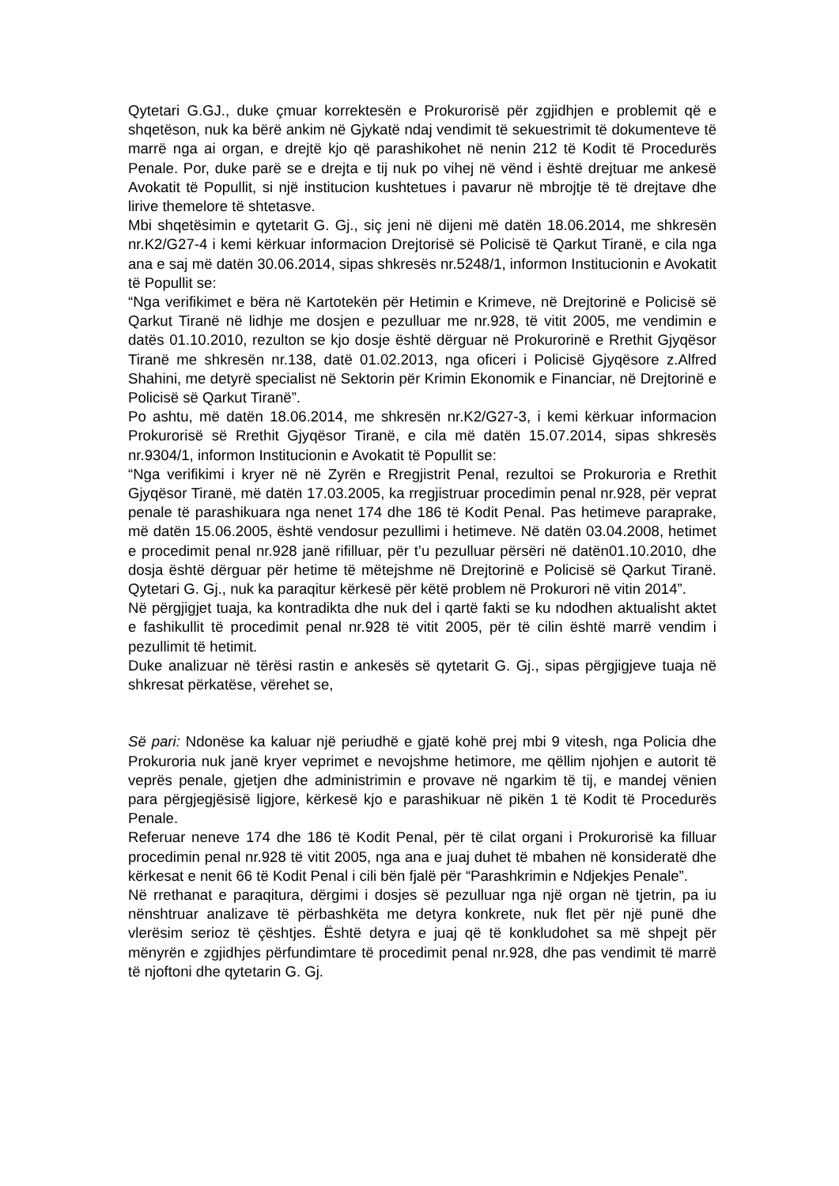Qytetari G.GJ., duke çmuar korrektesën e Prokurorisë për zgjidhjen e problemit që e shqetëson, nuk ka bërë ankim në Gjykatë ndaj vendimit të sekuestrimit të dokumenteve të marrë nga ai organ, e drejtë kjo që parashikohet në nenin 212 të Kodit të Procedurës Penale. Por, duke parë se e drejta e tij nuk po vihej në vënd i është drejtuar me ankesë Avokatit të Popullit, si një institucion kushtetues i pavarur në mbrojtje të të drejtave dhe lirive themelore të shtetasve.
Mbi shqetësimin e qytetarit G. Gj., siç jeni në dijeni më datën 18.06.2014, me shkresën nr.K2/G27-4 i kemi kërkuar informacion Drejtorisë së Policisë të Qarkut Tiranë, e cila nga ana e saj më datën 30.06.2014, sipas shkresës nr.5248/1, informon Institucionin e Avokatit të Popullit se:
“Nga verifikimet e bëra në Kartotekën për Hetimin e Krimeve, në Drejtorinë e Policisë së Qarkut Tiranë në lidhje me dosjen e pezulluar me nr.928, të vitit 2005, me vendimin e datës 01.10.2010, rezulton se kjo dosje është dërguar në Prokurorinë e Rrethit Gjyqësor Tiranë me shkresën nr.138, datë 01.02.2013, nga oficeri i Policisë Gjyqësore z.Alfred Shahini, me detyrë specialist në Sektorin për Krimin Ekonomik e Financiar, në Drejtorinë e Policisë së Qarkut Tiranë”.
Po ashtu, më datën 18.06.2014, me shkresën nr.K2/G27-3, i kemi kërkuar informacion Prokurorisë së Rrethit Gjyqësor Tiranë, e cila më datën 15.07.2014, sipas shkresës nr.9304/1, informon Institucionin e Avokatit të Popullit se:
“Nga verifikimi i kryer në në Zyrën e Rregjistrit Penal, rezultoi se Prokuroria e Rrethit Gjyqësor Tiranë, më datën 17.03.2005, ka rregjistruar procedimin penal nr.928, për veprat penale të parashikuara nga nenet 174 dhe 186 të Kodit Penal. Pas hetimeve paraprake, më datën 15.06.2005, është vendosur pezullimi i hetimeve. Në datën 03.04.2008, hetimet e procedimit penal nr.928 janë rifilluar, për t’u pezulluar përsëri në datën01.10.2010, dhe dosja është dërguar për hetime të mëtejshme në Drejtorinë e Policisë së Qarkut Tiranë. Qytetari G. Gj., nuk ka paraqitur kërkesë për këtë problem në Prokurori në vitin 2014”.
Në përgjigjet tuaja, ka kontradikta dhe nuk del i qartë fakti se ku ndodhen aktualisht aktet e fashikullit të procedimit penal nr.928 të vitit 2005, për të cilin është marrë vendim i pezullimit të hetimit.
Duke analizuar në tërësi rastin e ankesës së qytetarit G. Gj., sipas përgjigjeve tuaja në shkresat përkatëse, vërehet se,
Së pari: Ndonëse ka kaluar një periudhë e gjatë kohë prej mbi 9 vitesh, nga Policia dhe Prokuroria nuk janë kryer veprimet e nevojshme hetimore, me qëllim njohjen e autorit të veprës penale, gjetjen dhe administrimin e provave në ngarkim të tij, e mandej vënien para përgjegjësisë ligjore, kërkesë kjo e parashikuar në pikën 1 të Kodit të Procedurës Penale.
Referuar neneve 174 dhe 186 të Kodit Penal, për të cilat organi i Prokurorisë ka filluar procedimin penal nr.928 të vitit 2005, nga ana e juaj duhet të mbahen në konsideratë dhe kërkesat e nenit 66 të Kodit Penal i cili bën fjalë për “Parashkrimin e Ndjekjes Penale”.
Në rrethanat e paraqitura, dërgimi i dosjes së pezulluar nga një organ në tjetrin, pa iu nënshtruar analizave të përbashkëta me detyra konkrete, nuk flet për një punë dhe vlerësim serioz të çështjes. Është detyra e juaj që të konkludohet sa më shpejt për mënyrën e zgjidhjes përfundimtare të procedimit penal nr.928, dhe pas vendimit të marrë të njoftoni dhe qytetarin G. Gj.